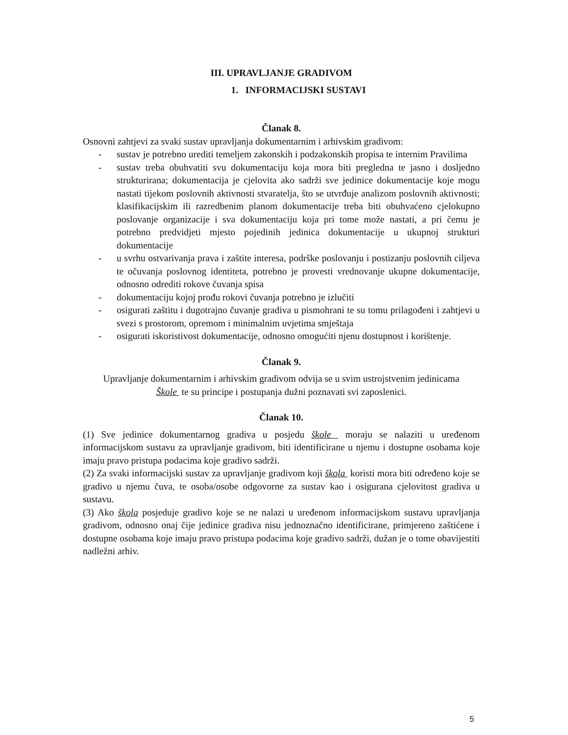III. UPRAVLJANJE GRADIVOM
1. INFORMACIJSKI SUSTAVI
Članak 8.
Osnovni zahtjevi za svaki sustav upravljanja dokumentarnim i arhivskim gradivom:
- sustav je potrebno urediti temeljem zakonskih i podzakonskih propisa te internim Pravilima
- sustav treba obuhvatiti svu dokumentaciju koja mora biti pregledna te jasno i dosljedno strukturirana; dokumentacija je cjelovita ako sadrži sve jedinice dokumentacije koje mogu nastati tijekom poslovnih aktivnosti stvaratelja, što se utvrđuje analizom poslovnih aktivnosti; klasifikacijskim ili razredbenim planom dokumentacije treba biti obuhvaćeno cjelokupno poslovanje organizacije i sva dokumentaciju koja pri tome može nastati, a pri čemu je potrebno predvidjeti mjesto pojedinih jedinica dokumentacije u ukupnoj strukturi dokumentacije
- u svrhu ostvarivanja prava i zaštite interesa, podrške poslovanju i postizanju poslovnih ciljeva te očuvanja poslovnog identiteta, potrebno je provesti vrednovanje ukupne dokumentacije, odnosno odrediti rokove čuvanja spisa
- dokumentaciju kojoj prođu rokovi čuvanja potrebno je izlučiti
- osigurati zaštitu i dugotrajno čuvanje gradiva u pismohrani te su tomu prilagođeni i zahtjevi u svezi s prostorom, opremom i minimalnim uvjetima smještaja
- osigurati iskoristivost dokumentacije, odnosno omogućiti njenu dostupnost i korištenje.
Članak 9.
Upravljanje dokumentarnim i arhivskim gradivom odvija se u svim ustrojstvenim jedinicama
Škole te su principe i postupanja dužni poznavati svi zaposlenici.
Članak 10.
(1) Sve jedinice dokumentarnog gradiva u posjedu škole moraju se nalaziti u uređenom informacijskom sustavu za upravljanje gradivom, biti identificirane u njemu i dostupne osobama koje imaju pravo pristupa podacima koje gradivo sadrži.
(2) Za svaki informacijski sustav za upravljanje gradivom koji škola koristi mora biti određeno koje se gradivo u njemu čuva, te osoba/osobe odgovorne za sustav kao i osigurana cjelovitost gradiva u sustavu.
(3) Ako škola posjeduje gradivo koje se ne nalazi u uređenom informacijskom sustavu upravljanja gradivom, odnosno onaj čije jedinice gradiva nisu jednoznačno identificirane, primjereno zaštićene i dostupne osobama koje imaju pravo pristupa podacima koje gradivo sadrži, dužan je o tome obavijestiti nadležni arhiv.
5